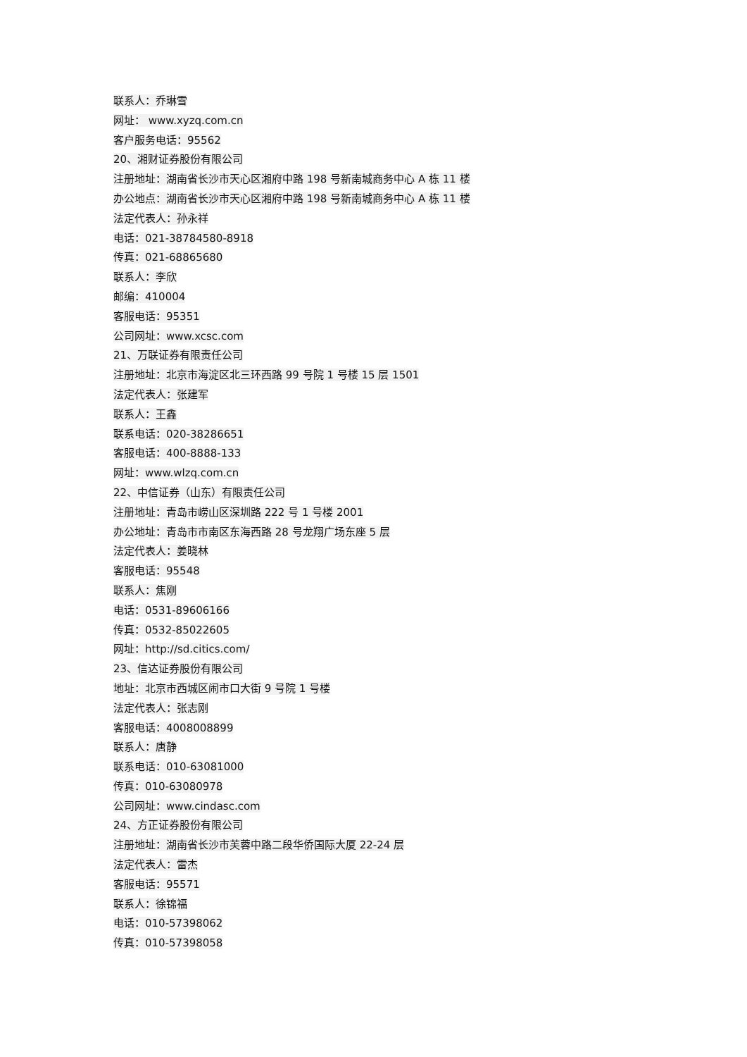联系人：乔琳雪
网址： www.xyzq.com.cn
客户服务电话：95562
20、湘财证券股份有限公司
注册地址：湖南省长沙市天心区湘府中路 198 号新南城商务中心 A 栋 11 楼
办公地点：湖南省长沙市天心区湘府中路 198 号新南城商务中心 A 栋 11 楼
法定代表人：孙永祥
电话：021-38784580-8918
传真：021-68865680
联系人：李欣
邮编：410004
客服电话：95351
公司网址：www.xcsc.com
21、万联证券有限责任公司
注册地址：北京市海淀区北三环西路 99 号院 1 号楼 15 层 1501
法定代表人：张建军
联系人：王鑫
联系电话：020-38286651
客服电话：400-8888-133
网址：www.wlzq.com.cn
22、中信证券（山东）有限责任公司
注册地址：青岛市崂山区深圳路 222 号 1 号楼 2001
办公地址：青岛市市南区东海西路 28 号龙翔广场东座 5 层
法定代表人：姜晓林
客服电话：95548
联系人：焦刚
电话：0531-89606166
传真：0532-85022605
网址：http://sd.citics.com/
23、信达证券股份有限公司
地址：北京市西城区闹市口大街 9 号院 1 号楼
法定代表人：张志刚
客服电话：4008008899
联系人：唐静
联系电话：010-63081000
传真：010-63080978
公司网址：www.cindasc.com
24、方正证券股份有限公司
注册地址：湖南省长沙市芙蓉中路二段华侨国际大厦 22-24 层
法定代表人：雷杰
客服电话：95571
联系人：徐锦福
电话：010-57398062
传真：010-57398058